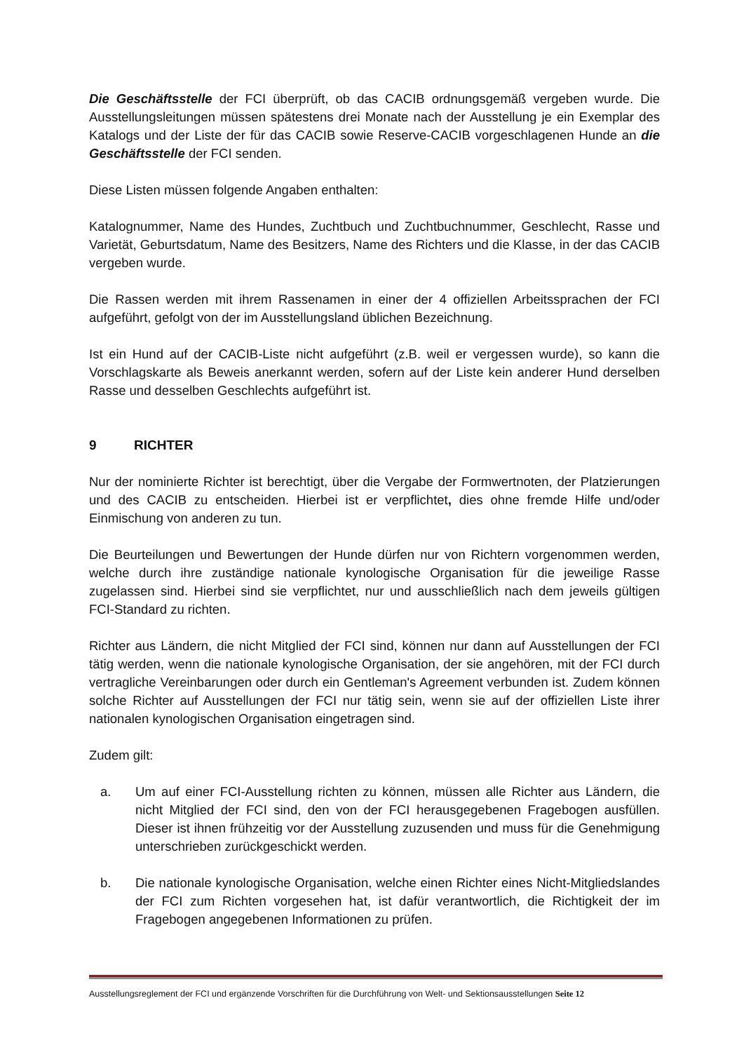Die Geschäftsstelle der FCI überprüft, ob das CACIB ordnungsgemäß vergeben wurde. Die Ausstellungsleitungen müssen spätestens drei Monate nach der Ausstellung je ein Exemplar des Katalogs und der Liste der für das CACIB sowie Reserve-CACIB vorgeschlagenen Hunde an die Geschäftsstelle der FCI senden.
Diese Listen müssen folgende Angaben enthalten:
Katalognummer, Name des Hundes, Zuchtbuch und Zuchtbuchnummer, Geschlecht, Rasse und Varietät, Geburtsdatum, Name des Besitzers, Name des Richters und die Klasse, in der das CACIB vergeben wurde.
Die Rassen werden mit ihrem Rassenamen in einer der 4 offiziellen Arbeitssprachen der FCI aufgeführt, gefolgt von der im Ausstellungsland üblichen Bezeichnung.
Ist ein Hund auf der CACIB-Liste nicht aufgeführt (z.B. weil er vergessen wurde), so kann die Vorschlagskarte als Beweis anerkannt werden, sofern auf der Liste kein anderer Hund derselben Rasse und desselben Geschlechts aufgeführt ist.
9 RICHTER
Nur der nominierte Richter ist berechtigt, über die Vergabe der Formwertnoten, der Platzierungen und des CACIB zu entscheiden. Hierbei ist er verpflichtet, dies ohne fremde Hilfe und/oder Einmischung von anderen zu tun.
Die Beurteilungen und Bewertungen der Hunde dürfen nur von Richtern vorgenommen werden, welche durch ihre zuständige nationale kynologische Organisation für die jeweilige Rasse zugelassen sind. Hierbei sind sie verpflichtet, nur und ausschließlich nach dem jeweils gültigen FCI-Standard zu richten.
Richter aus Ländern, die nicht Mitglied der FCI sind, können nur dann auf Ausstellungen der FCI tätig werden, wenn die nationale kynologische Organisation, der sie angehören, mit der FCI durch vertragliche Vereinbarungen oder durch ein Gentleman's Agreement verbunden ist. Zudem können solche Richter auf Ausstellungen der FCI nur tätig sein, wenn sie auf der offiziellen Liste ihrer nationalen kynologischen Organisation eingetragen sind.
Zudem gilt:
a. Um auf einer FCI-Ausstellung richten zu können, müssen alle Richter aus Ländern, die nicht Mitglied der FCI sind, den von der FCI herausgegebenen Fragebogen ausfüllen. Dieser ist ihnen frühzeitig vor der Ausstellung zuzusenden und muss für die Genehmigung unterschrieben zurückgeschickt werden.
b. Die nationale kynologische Organisation, welche einen Richter eines Nicht-Mitgliedslandes der FCI zum Richten vorgesehen hat, ist dafür verantwortlich, die Richtigkeit der im Fragebogen angegebenen Informationen zu prüfen.
Ausstellungsreglement der FCI und ergänzende Vorschriften für die Durchführung von Welt- und Sektionsausstellungen Seite 12